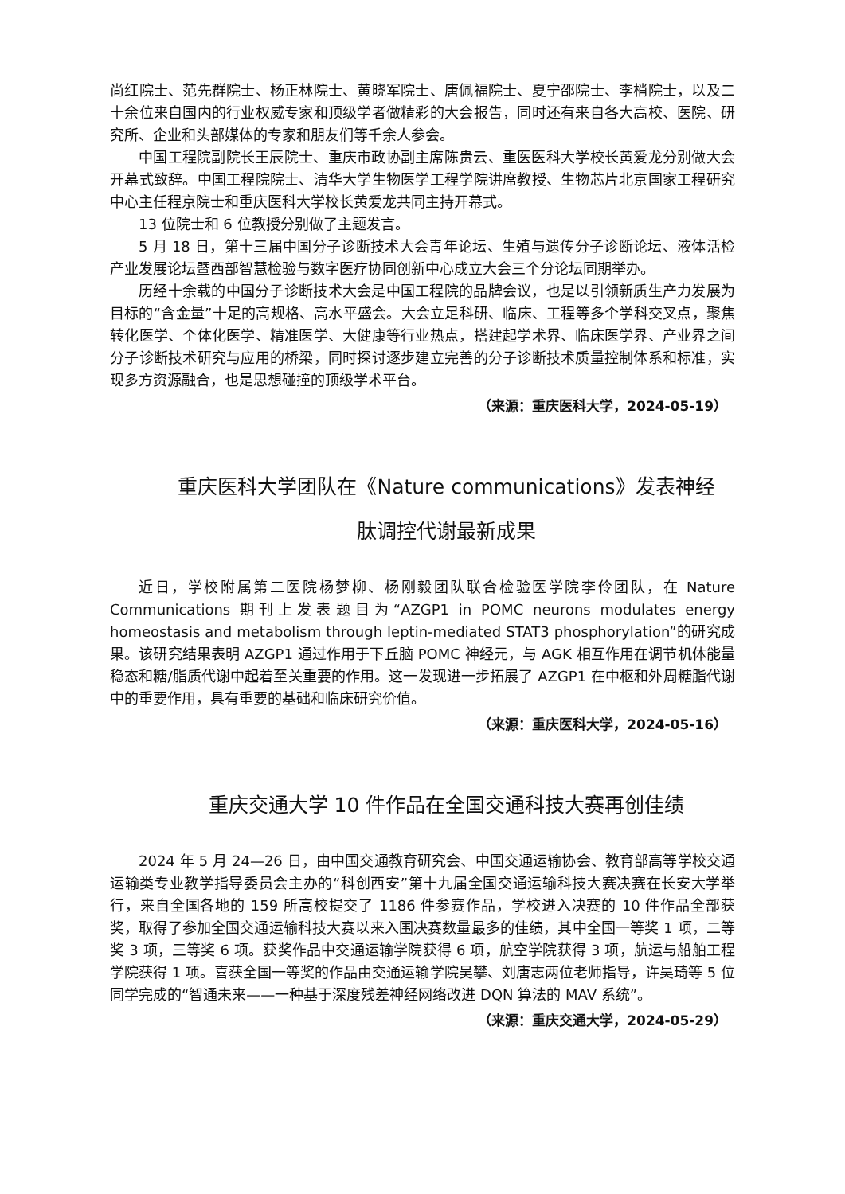尚红院士、范先群院士、杨正林院士、黄晓军院士、唐佩福院士、夏宁邵院士、李梢院士，以及二十余位来自国内的行业权威专家和顶级学者做精彩的大会报告，同时还有来自各大高校、医院、研究所、企业和头部媒体的专家和朋友们等千余人参会。
中国工程院副院长王辰院士、重庆市政协副主席陈贵云、重医医科大学校长黄爱龙分别做大会开幕式致辞。中国工程院院士、清华大学生物医学工程学院讲席教授、生物芯片北京国家工程研究中心主任程京院士和重庆医科大学校长黄爱龙共同主持开幕式。
13 位院士和 6 位教授分别做了主题发言。
5 月 18 日，第十三届中国分子诊断技术大会青年论坛、生殖与遗传分子诊断论坛、液体活检产业发展论坛暨西部智慧检验与数字医疗协同创新中心成立大会三个分论坛同期举办。
历经十余载的中国分子诊断技术大会是中国工程院的品牌会议，也是以引领新质生产力发展为目标的“含金量”十足的高规格、高水平盛会。大会立足科研、临床、工程等多个学科交叉点，聚焦转化医学、个体化医学、精准医学、大健康等行业热点，搭建起学术界、临床医学界、产业界之间分子诊断技术研究与应用的桥梁，同时探讨逐步建立完善的分子诊断技术质量控制体系和标准，实现多方资源融合，也是思想碰撞的顶级学术平台。
（来源：重庆医科大学，2024-05-19）
重庆医科大学团队在《Nature communications》发表神经
肽调控代谢最新成果
近日，学校附属第二医院杨梦柳、杨刚毅团队联合检验医学院李伶团队，在 Nature Communications 期刊上发表题目为“AZGP1 in POMC neurons modulates energy homeostasis and metabolism through leptin-mediated STAT3 phosphorylation”的研究成果。该研究结果表明 AZGP1 通过作用于下丘脑 POMC 神经元，与 AGK 相互作用在调节机体能量稳态和糖/脂质代谢中起着至关重要的作用。这一发现进一步拓展了 AZGP1 在中枢和外周糖脂代谢中的重要作用，具有重要的基础和临床研究价值。
（来源：重庆医科大学，2024-05-16）
重庆交通大学 10 件作品在全国交通科技大赛再创佳绩
2024 年 5 月 24—26 日，由中国交通教育研究会、中国交通运输协会、教育部高等学校交通运输类专业教学指导委员会主办的“科创西安”第十九届全国交通运输科技大赛决赛在长安大学举行，来自全国各地的 159 所高校提交了 1186 件参赛作品，学校进入决赛的 10 件作品全部获奖，取得了参加全国交通运输科技大赛以来入围决赛数量最多的佳绩，其中全国一等奖 1 项，二等奖 3 项，三等奖 6 项。获奖作品中交通运输学院获得 6 项，航空学院获得 3 项，航运与船舶工程学院获得 1 项。喜获全国一等奖的作品由交通运输学院吴攀、刘唐志两位老师指导，许昊琦等 5 位同学完成的“智通未来——一种基于深度残差神经网络改进 DQN 算法的 MAV 系统”。
（来源：重庆交通大学，2024-05-29）